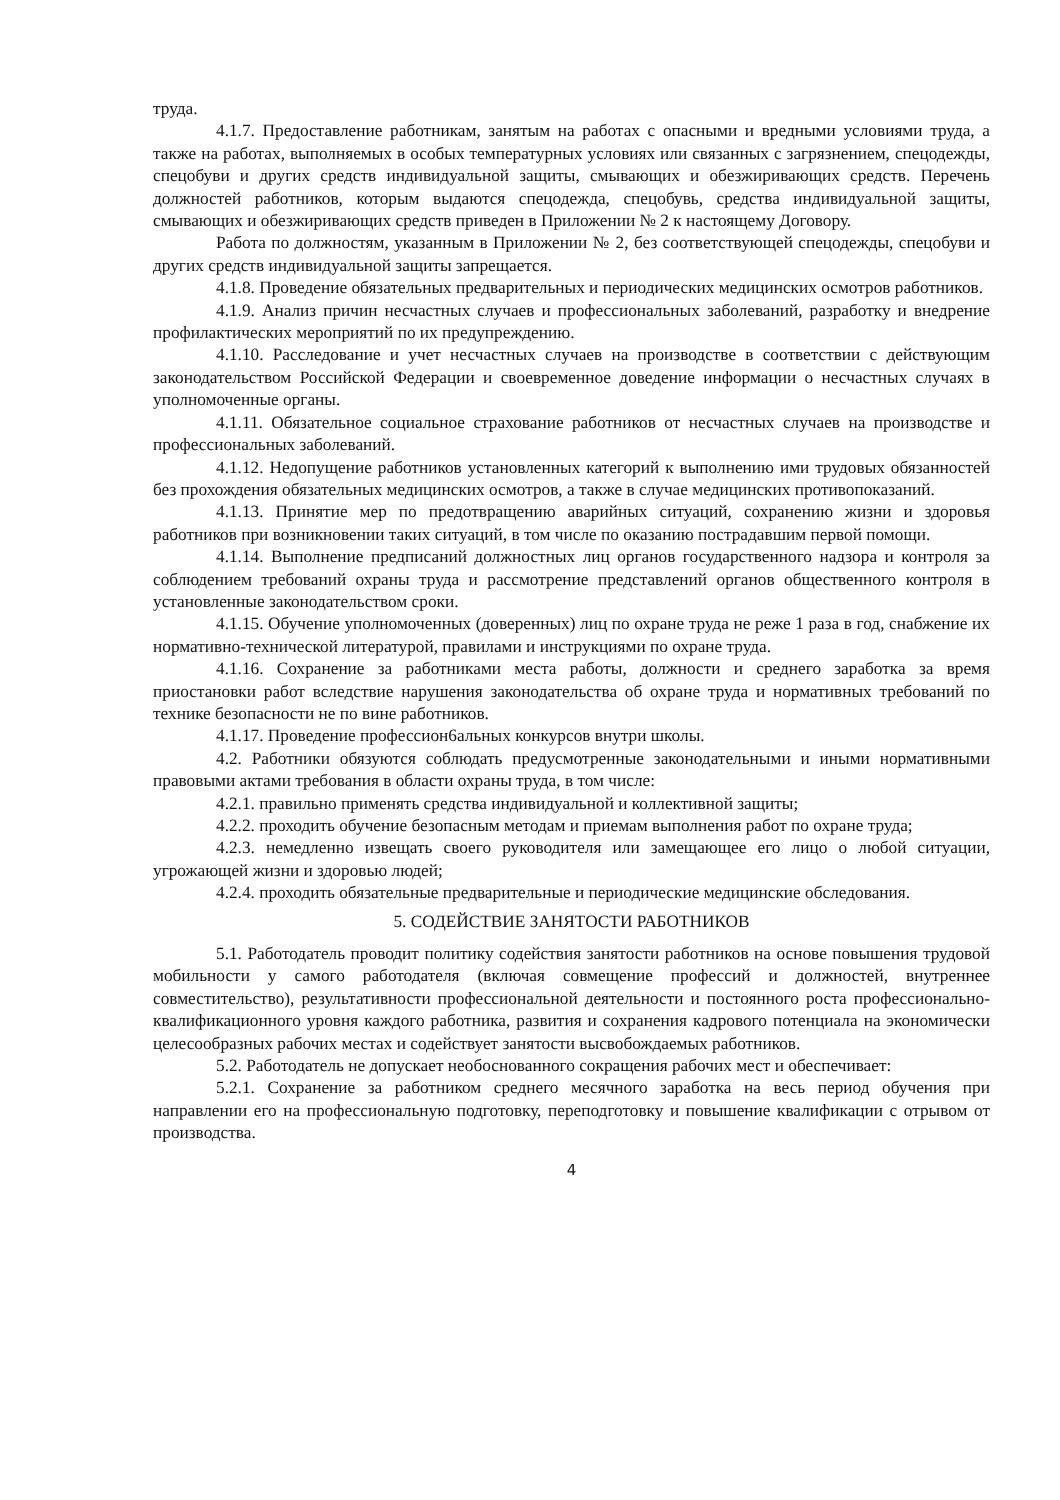труда.
4.1.7. Предоставление работникам, занятым на работах с опасными и вредными условиями труда, а также на работах, выполняемых в особых температурных условиях или связанных с загрязнением, спецодежды, спецобуви и других средств индивидуальной защиты, смывающих и обезжиривающих средств. Перечень должностей работников, которым выдаются спецодежда, спецобувь, средства индивидуальной защиты, смывающих и обезжиривающих средств приведен в Приложении № 2 к настоящему Договору.
Работа по должностям, указанным в Приложении № 2, без соответствующей спецодежды, спецобуви и других средств индивидуальной защиты запрещается.
4.1.8. Проведение обязательных предварительных и периодических медицинских осмотров работников.
4.1.9. Анализ причин несчастных случаев и профессиональных заболеваний, разработку и внедрение профилактических мероприятий по их предупреждению.
4.1.10. Расследование и учет несчастных случаев на производстве в соответствии с действующим законодательством Российской Федерации и своевременное доведение информации о несчастных случаях в уполномоченные органы.
4.1.11. Обязательное социальное страхование работников от несчастных случаев на производстве и профессиональных заболеваний.
4.1.12. Недопущение работников установленных категорий к выполнению ими трудовых обязанностей без прохождения обязательных медицинских осмотров, а также в случае медицинских противопоказаний.
4.1.13. Принятие мер по предотвращению аварийных ситуаций, сохранению жизни и здоровья работников при возникновении таких ситуаций, в том числе по оказанию пострадавшим первой помощи.
4.1.14. Выполнение предписаний должностных лиц органов государственного надзора и контроля за соблюдением требований охраны труда и рассмотрение представлений органов общественного контроля в установленные законодательством сроки.
4.1.15. Обучение уполномоченных (доверенных) лиц по охране труда не реже 1 раза в год, снабжение их нормативно-технической литературой, правилами и инструкциями по охране труда.
4.1.16. Сохранение за работниками места работы, должности и среднего заработка за время приостановки работ вследствие нарушения законодательства об охране труда и нормативных требований по технике безопасности не по вине работников.
4.1.17. Проведение професcион6альных конкурсов внутри школы.
4.2. Работники обязуются соблюдать предусмотренные законодательными и иными нормативными правовыми актами требования в области охраны труда, в том числе:
4.2.1. правильно применять средства индивидуальной и коллективной защиты;
4.2.2. проходить обучение безопасным методам и приемам выполнения работ по охране труда;
4.2.3. немедленно извещать своего руководителя или замещающее его лицо о любой ситуации, угрожающей жизни и здоровью людей;
4.2.4. проходить обязательные предварительные и периодические медицинские обследования.
5. СОДЕЙСТВИЕ ЗАНЯТОСТИ РАБОТНИКОВ
5.1. Работодатель проводит политику содействия занятости работников на основе повышения трудовой мобильности у самого работодателя (включая совмещение профессий и должностей, внутреннее совместительство), результативности профессиональной деятельности и постоянного роста профессионально-квалификационного уровня каждого работника, развития и сохранения кадрового потенциала на экономически целесообразных рабочих местах и содействует занятости высвобождаемых работников.
5.2. Работодатель не допускает необоснованного сокращения рабочих мест и обеспечивает:
5.2.1. Сохранение за работником среднего месячного заработка на весь период обучения при направлении его на профессиональную подготовку, переподготовку и повышение квалификации с отрывом от производства.
4